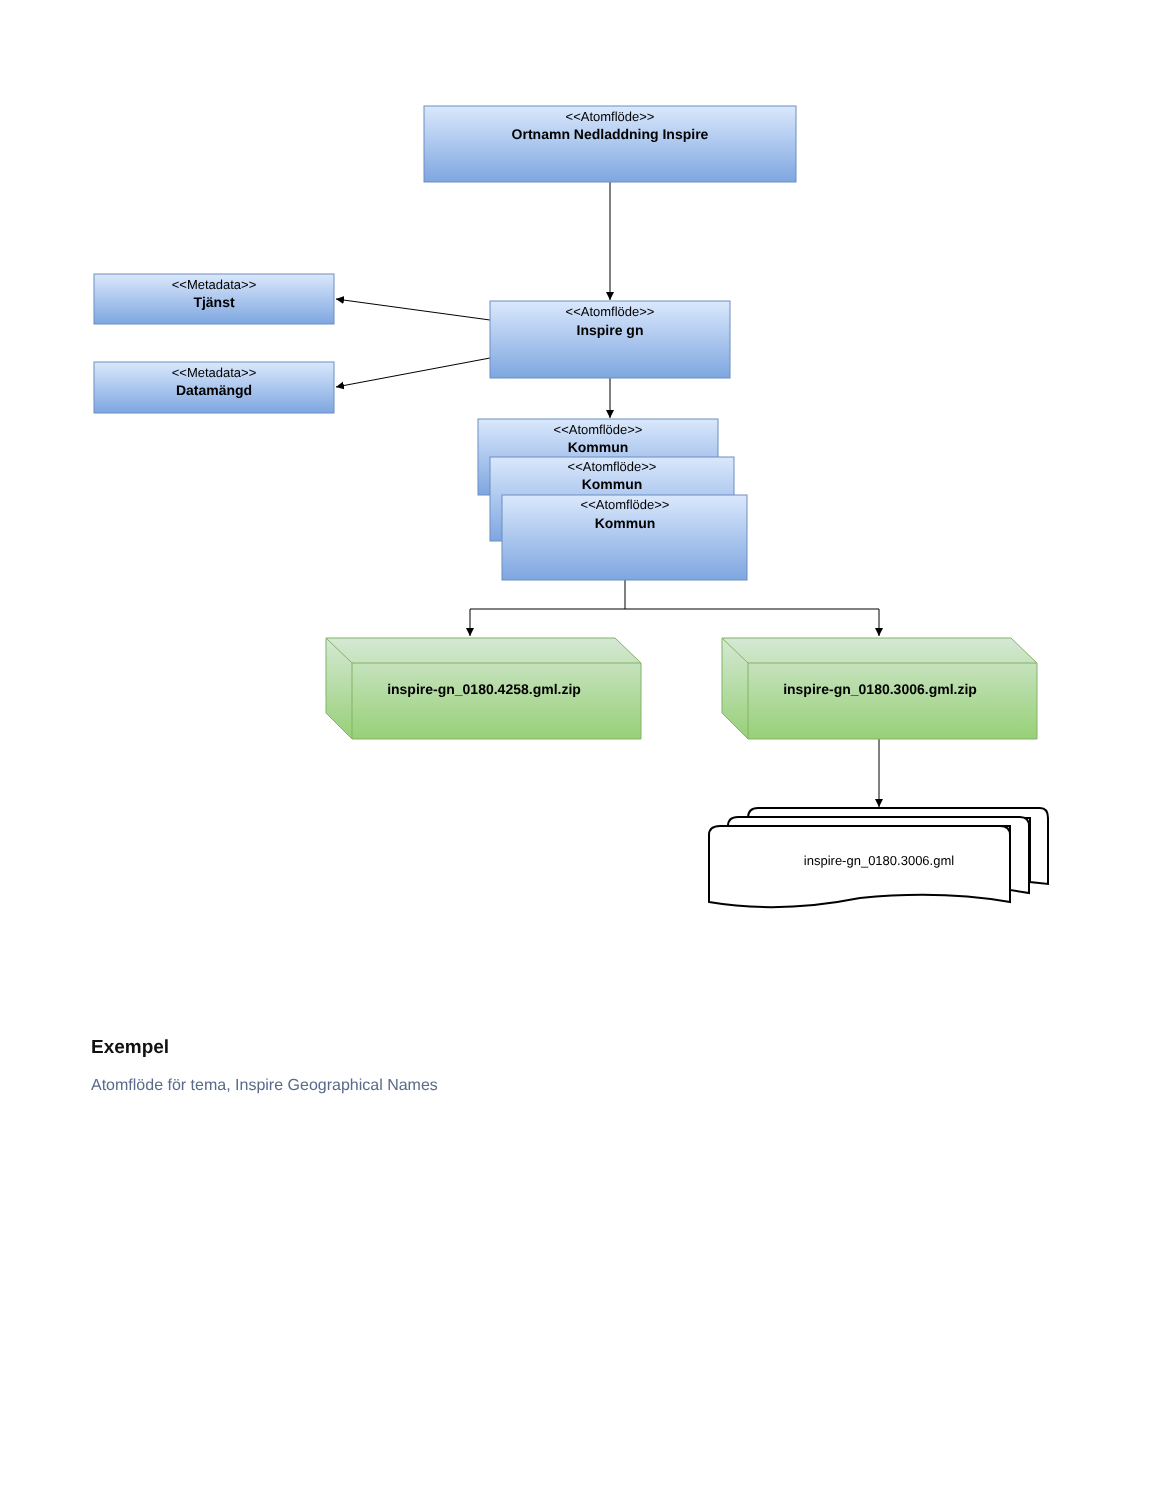<<Atomflöde>>
Ortnamn Nedladdning Inspire
<<Metadata>>
Tjänst
<<Metadata>>
Datamängd
<<Atomflöde>>
Inspire gn
<<Atomflöde>>
Kommun
<<Atomflöde>>
Kommun
<<Atomflöde>>
Kommun
inspire-gn_0180.4258.gml.zip
inspire-gn_0180.3006.gml.zip
inspire-gn_0180.3006.gml
Exempel
Atomflöde för tema, Inspire Geographical Names